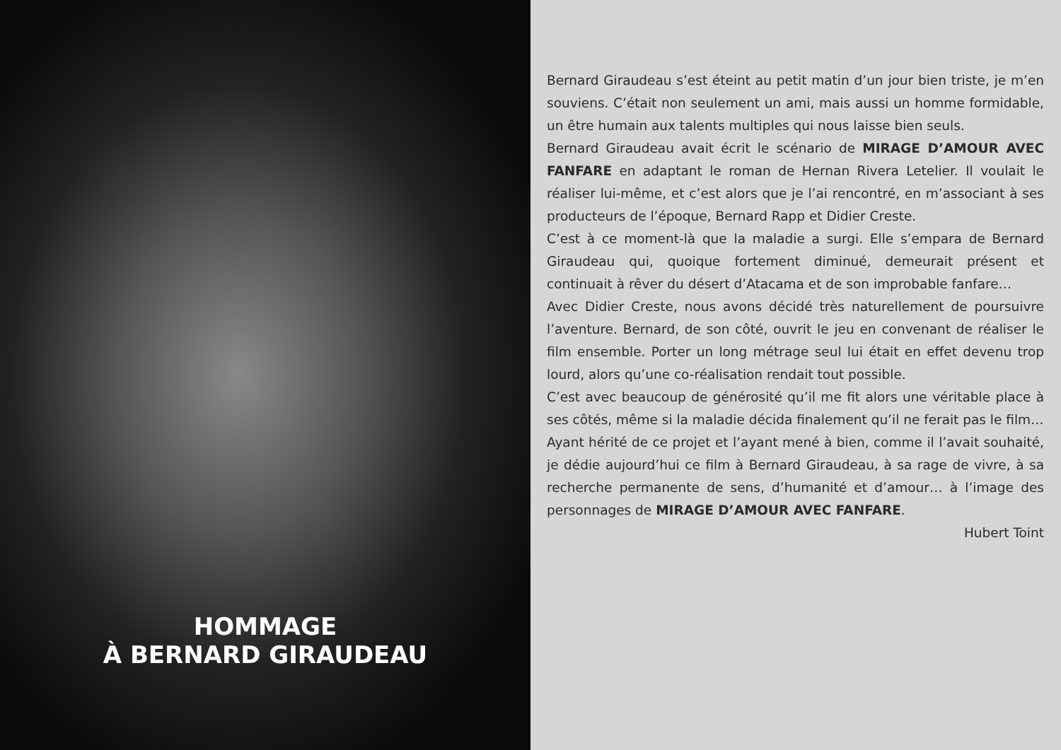HOMMAGE
À BERNARD GIRAUDEAU
Bernard Giraudeau s’est éteint au petit matin d’un jour bien triste, je m’en souviens. C’était non seulement un ami, mais aussi un homme formidable, un être humain aux talents multiples qui nous laisse bien seuls.
Bernard Giraudeau avait écrit le scénario de MIRAGE D’AMOUR AVEC FANFARE en adaptant le roman de Hernan Rivera Letelier. Il voulait le réaliser lui-même, et c’est alors que je l’ai rencontré, en m’associant à ses producteurs de l’époque, Bernard Rapp et Didier Creste.
C’est à ce moment-là que la maladie a surgi. Elle s’empara de Bernard Giraudeau qui, quoique fortement diminué, demeurait présent et continuait à rêver du désert d’Atacama et de son improbable fanfare…
Avec Didier Creste, nous avons décidé très naturellement de poursuivre l’aventure. Bernard, de son côté, ouvrit le jeu en convenant de réaliser le film ensemble. Porter un long métrage seul lui était en effet devenu trop lourd, alors qu’une co-réalisation rendait tout possible.
C’est avec beaucoup de générosité qu’il me fit alors une véritable place à ses côtés, même si la maladie décida finalement qu’il ne ferait pas le film…
Ayant hérité de ce projet et l’ayant mené à bien, comme il l’avait souhaité, je dédie aujourd’hui ce film à Bernard Giraudeau, à sa rage de vivre, à sa recherche permanente de sens, d’humanité et d’amour… à l’image des personnages de MIRAGE D’AMOUR AVEC FANFARE.
Hubert Toint